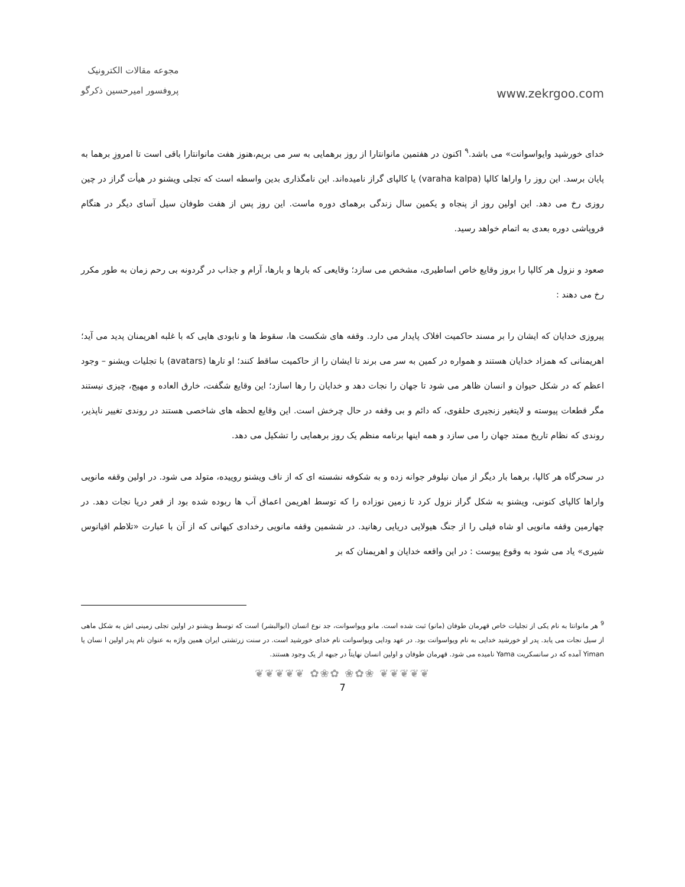مجوعه مقالات الکترونیک
پروفسور امیرحسین ذکرگو
www.zekrgoo.com
خدای خورشید وایواسوانت» می باشد.<sup>۹</sup> اکنون در هفتمین مانوانتارا از روز برهمایی به سر می بریم،هنوز هفت مانوانتارا باقی است تا امروزِ برهما به پایان برسد. این روز را واراها کالپا (varaha kalpa) یا کالپای گراز نامیده‌اند. این نامگذاری بدین واسطه است که تجلی ویشنو در هیأت گراز در چین روزی رخ می دهد. این اولین روز از پنجاه و یکمین سال زندگی برهمای دوره ماست. این روز پس از هفت طوفان سیل آسای دیگر در هنگام فروپاشی دوره بعدی به اتمام خواهد رسید.
صعود و نزول هر کالپا را بروز وقایع خاص اساطیری، مشخص می سازد؛ وقایعی که بارها و بارها، آرام و جذاب در گردونه بی رحم زمان به طور مکرر رخ می دهند :
پیروزی خدایان که ایشان را بر مسند حاکمیت افلاک پایدار می دارد. وقفه های شکست ها، سقوط ها و نابودی هایی که با غلبه اهریمنان پدید می آید؛ اهریمنانی که همزاد خدایان هستند و همواره در کمین به سر می برند تا ایشان را از حاکمیت ساقط کنند؛ او تارها (avatars) با تجلیات ویشنو – وجود اعظم که در شکل حیوان و انسان ظاهر می شود تا جهان را نجات دهد و خدایان را رها اسازد؛ این وقایع شگفت، خارق العاده و مهیج، چیزی نیستند مگر قطعات پیوسته و لایتغیر زنجیری حلقوی، که دائم و بی وقفه در حال چرخش است. این وقایع لحظه های شاخصی هستند در روندی تغییر ناپذیر، روندی که نظام تاریخ ممتد جهان را می سازد و همه اینها برنامه منظم یک روز برهمایی را تشکیل می دهد.
در سحرگاه هر کالپا، برهما بار دیگر از میان نیلوفر جوانه زده و به شکوفه نشسته ای که از ناف ویشنو روییده، متولد می شود. در اولین وقفه مانویی واراها کالپای کنونی، ویشنو به شکل گراز نزول کرد تا زمین نوزاده را که توسط اهریمن اعماق آب ها ربوده شده بود از قعر دریا نجات دهد. در چهارمین وقفه مانویی او شاه فیلی را از جنگ هیولایی دریایی رهانید. در ششمین وقفه مانویی رخدادی کیهانی که از آن با عبارت «تلاطم اقیانوس شیری» یاد می شود به وقوع پیوست : در این واقعه خدایان و اهریمنان که بر
<sup>9</sup> هر مانوانتا به نام یکی از تجلیات خاص قهرمان طوفان (مانو) ثبت شده است. مانو ویواسوانت، جد نوع انسان (ابوالبشر) است که توسط ویشنو در اولین تجلی زمینی اش به شکل ماهی از سیل نجات می یابد. پدر او خورشید خدایی به نام ویواسوانت بود. در عهد ودایی ویواسوانت نام خدای خورشید است. در سنت زرتشتی ایران همین واژه به عنوان نام پدر اولین ا نسان یا Yiman آمده که در سانسکریت Yama نامیده می شود. قهرمان طوفان و اولین انسان نهایتاً در جبهه از یک وجود هستند.
❦❦❦❦❦ ✿❀✿ ❀✿❀ ❦❦❦❦❦
7